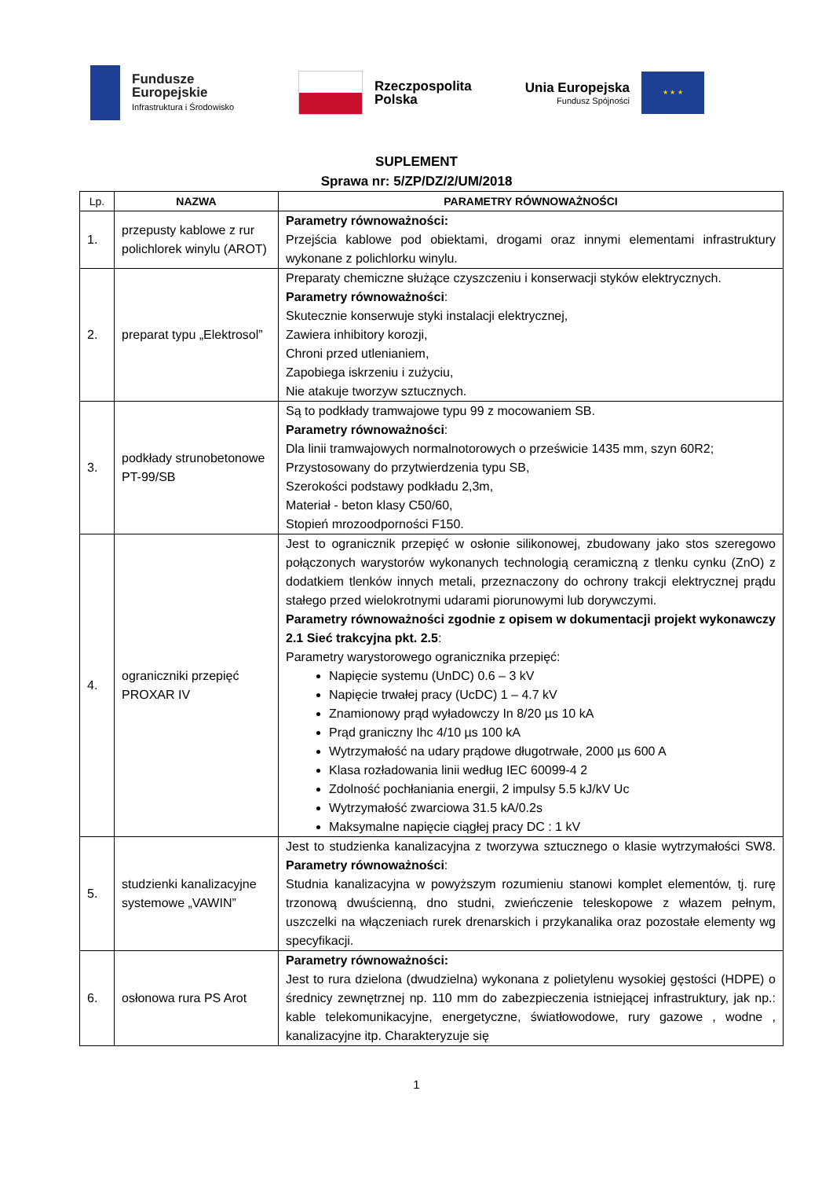Fundusze
Europejskie
Infrastruktura i Środowisko
Rzeczpospolita
Polska
Unia Europejska
Fundusz Spójności
★ ★ ★
SUPLEMENT
Sprawa nr: 5/ZP/DZ/2/UM/2018
| Lp. | NAZWA | PARAMETRY RÓWNOWAŻNOŚCI |
| --- | --- | --- |
| 1. | przepusty kablowe z rur polichlorek winylu (AROT) | Parametry równoważności: Przejścia kablowe pod obiektami, drogami oraz innymi elementami infrastruktury wykonane z polichlorku winylu. |
| 2. | preparat typu „Elektrosol” | Preparaty chemiczne służące czyszczeniu i konserwacji styków elektrycznych. Parametry równoważności : Skutecznie konserwuje styki instalacji elektrycznej, Zawiera inhibitory korozji, Chroni przed utlenianiem, Zapobiega iskrzeniu i zużyciu, Nie atakuje tworzyw sztucznych. |
| 3. | podkłady strunobetonowe PT-99/SB | Są to podkłady tramwajowe typu 99 z mocowaniem SB. Parametry równoważności : Dla linii tramwajowych normalnotorowych o prześwicie 1435 mm, szyn 60R2; Przystosowany do przytwierdzenia typu SB, Szerokości podstawy podkładu 2,3m, Materiał - beton klasy C50/60, Stopień mrozoodporności F150. |
| 4. | ograniczniki przepięć PROXAR IV | Jest to ogranicznik przepięć w osłonie silikonowej, zbudowany jako stos szeregowo połączonych warystorów wykonanych technologią ceramiczną z tlenku cynku (ZnO) z dodatkiem tlenków innych metali, przeznaczony do ochrony trakcji elektrycznej prądu stałego przed wielokrotnymi udarami piorunowymi lub dorywczymi. Parametry równoważności zgodnie z opisem w dokumentacji projekt wykonawczy 2.1 Sieć trakcyjna pkt. 2.5 : Parametry warystorowego ogranicznika przepięć: Napięcie systemu (UnDC) 0.6 – 3 kV Napięcie trwałej pracy (UcDC) 1 – 4.7 kV Znamionowy prąd wyładowczy In 8/20 µs 10 kA Prąd graniczny Ihc 4/10 µs 100 kA Wytrzymałość na udary prądowe długotrwałe, 2000 µs 600 A Klasa rozładowania linii według IEC 60099-4 2 Zdolność pochłaniania energii, 2 impulsy 5.5 kJ/kV Uc Wytrzymałość zwarciowa 31.5 kA/0.2s Maksymalne napięcie ciągłej pracy DC : 1 kV |
| 5. | studzienki kanalizacyjne systemowe „VAWIN” | Jest to studzienka kanalizacyjna z tworzywa sztucznego o klasie wytrzymałości SW8. Parametry równoważności : Studnia kanalizacyjna w powyższym rozumieniu stanowi komplet elementów, tj. rurę trzonową dwuścienną, dno studni, zwieńczenie teleskopowe z włazem pełnym, uszczelki na włączeniach rurek drenarskich i przykanalika oraz pozostałe elementy wg specyfikacji. |
| 6. | osłonowa rura PS Arot | Parametry równoważności: Jest to rura dzielona (dwudzielna) wykonana z polietylenu wysokiej gęstości (HDPE) o średnicy zewnętrznej np. 110 mm do zabezpieczenia istniejącej infrastruktury, jak np.: kable telekomunikacyjne, energetyczne, światłowodowe, rury gazowe , wodne , kanalizacyjne itp. Charakteryzuje się |
1